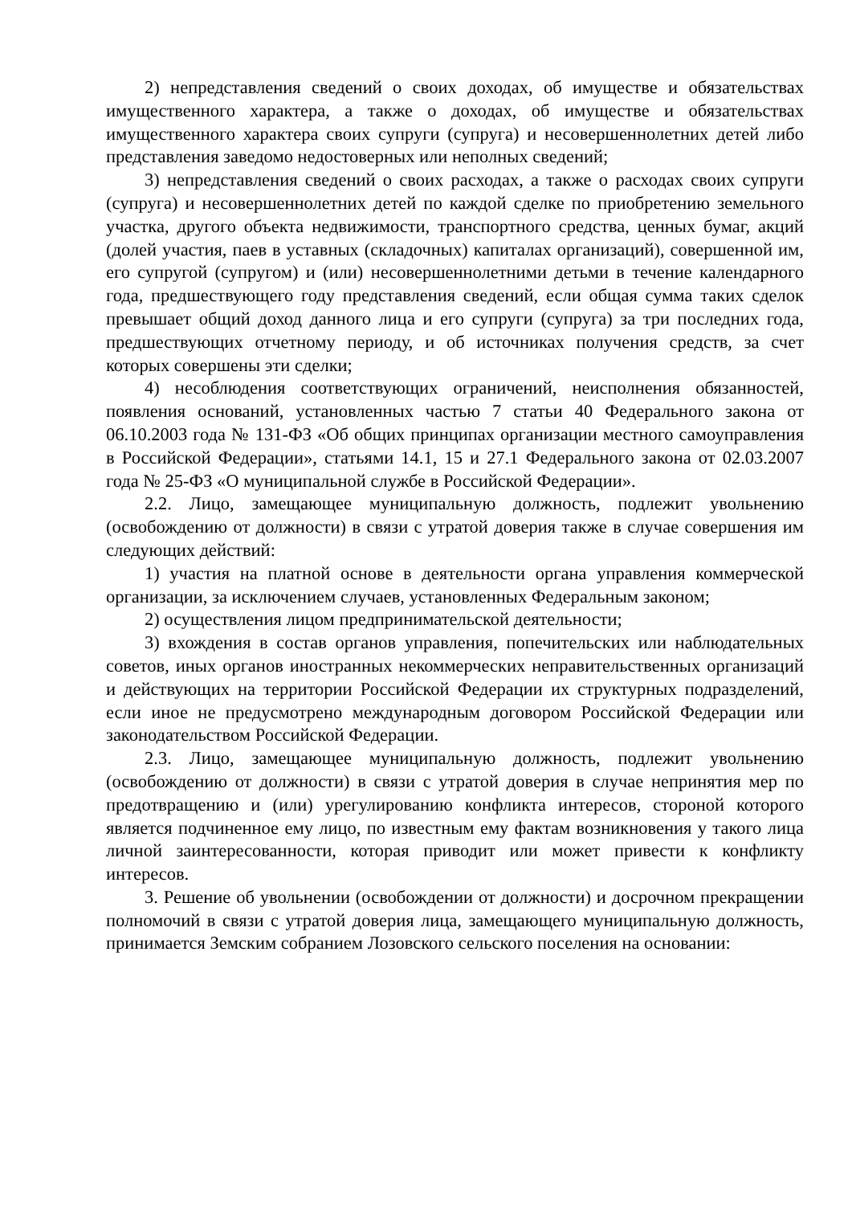2) непредставления сведений о своих доходах, об имуществе и обязательствах имущественного характера, а также о доходах, об имуществе и обязательствах имущественного характера своих супруги (супруга) и несовершеннолетних детей либо представления заведомо недостоверных или неполных сведений;
3) непредставления сведений о своих расходах, а также о расходах своих супруги (супруга) и несовершеннолетних детей по каждой сделке по приобретению земельного участка, другого объекта недвижимости, транспортного средства, ценных бумаг, акций (долей участия, паев в уставных (складочных) капиталах организаций), совершенной им, его супругой (супругом) и (или) несовершеннолетними детьми в течение календарного года, предшествующего году представления сведений, если общая сумма таких сделок превышает общий доход данного лица и его супруги (супруга) за три последних года, предшествующих отчетному периоду, и об источниках получения средств, за счет которых совершены эти сделки;
4) несоблюдения соответствующих ограничений, неисполнения обязанностей, появления оснований, установленных частью 7 статьи 40 Федерального закона от 06.10.2003 года № 131-ФЗ «Об общих принципах организации местного самоуправления в Российской Федерации», статьями 14.1, 15 и 27.1 Федерального закона от 02.03.2007 года № 25-ФЗ «О муниципальной службе в Российской Федерации».
2.2. Лицо, замещающее муниципальную должность, подлежит увольнению (освобождению от должности) в связи с утратой доверия также в случае совершения им следующих действий:
1) участия на платной основе в деятельности органа управления коммерческой организации, за исключением случаев, установленных Федеральным законом;
2) осуществления лицом предпринимательской деятельности;
3) вхождения в состав органов управления, попечительских или наблюдательных советов, иных органов иностранных некоммерческих неправительственных организаций и действующих на территории Российской Федерации их структурных подразделений, если иное не предусмотрено международным договором Российской Федерации или законодательством Российской Федерации.
2.3. Лицо, замещающее муниципальную должность, подлежит увольнению (освобождению от должности) в связи с утратой доверия в случае непринятия мер по предотвращению и (или) урегулированию конфликта интересов, стороной которого является подчиненное ему лицо, по известным ему фактам возникновения у такого лица личной заинтересованности, которая приводит или может привести к конфликту интересов.
3. Решение об увольнении (освобождении от должности) и досрочном прекращении полномочий в связи с утратой доверия лица, замещающего муниципальную должность, принимается Земским собранием Лозовского сельского поселения на основании: